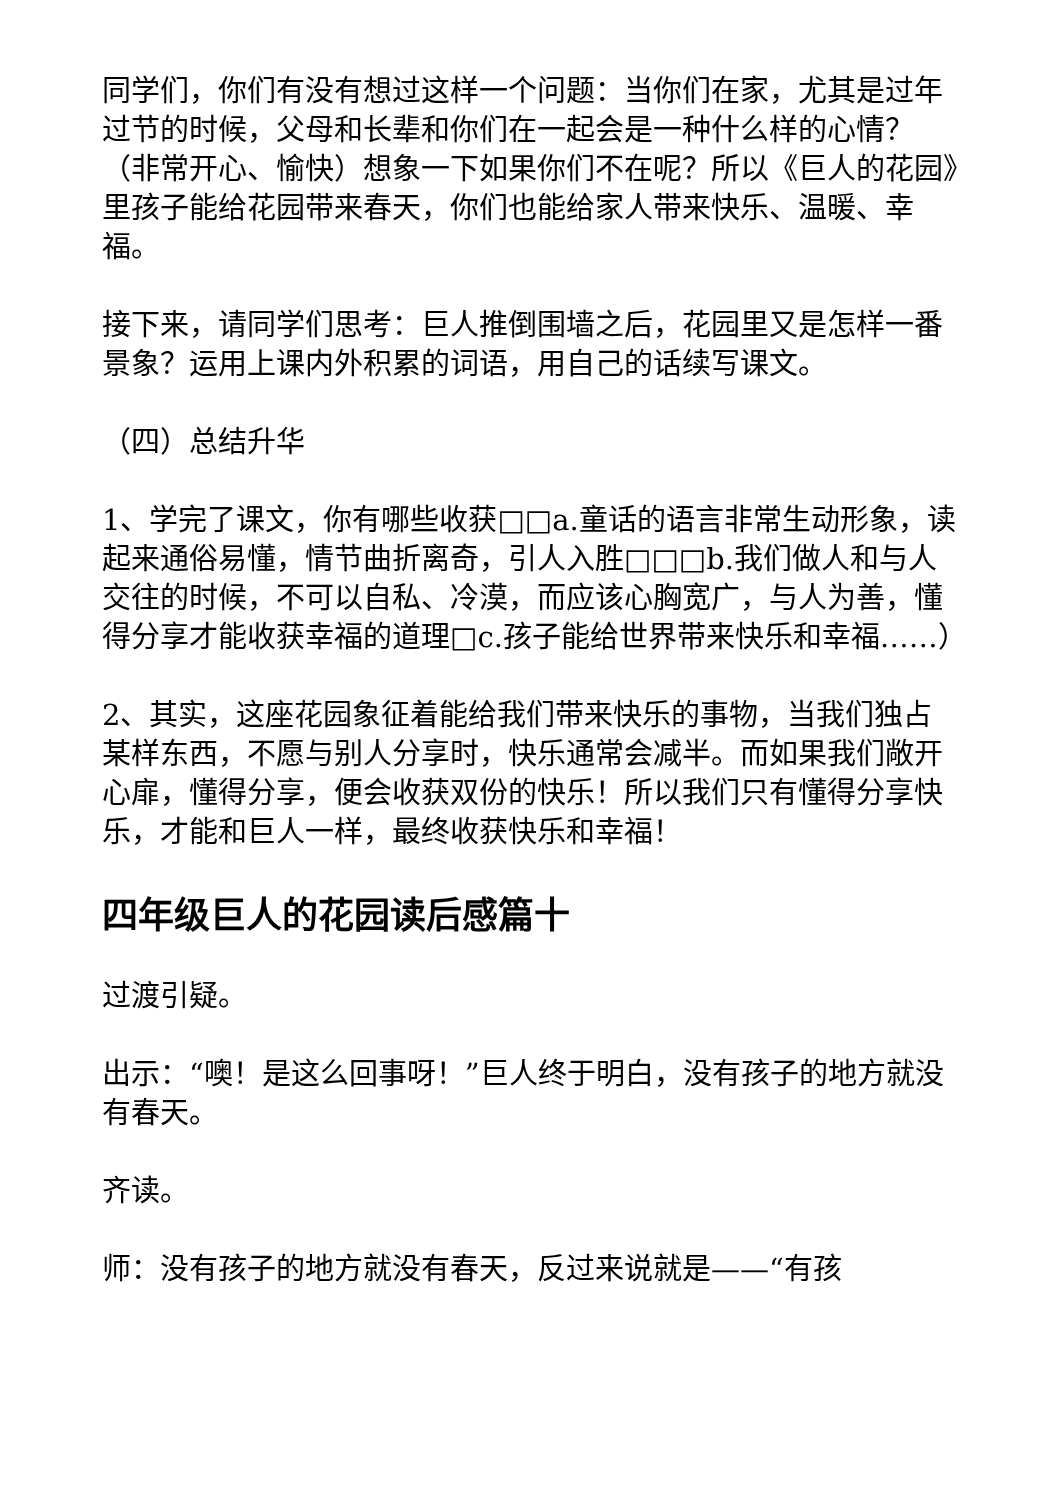同学们，你们有没有想过这样一个问题：当你们在家，尤其是过年过节的时候，父母和长辈和你们在一起会是一种什么样的心情？（非常开心、愉快）想象一下如果你们不在呢？所以《巨人的花园》里孩子能给花园带来春天，你们也能给家人带来快乐、温暖、幸福。
接下来，请同学们思考：巨人推倒围墙之后，花园里又是怎样一番景象？运用上课内外积累的词语，用自己的话续写课文。
（四）总结升华
1、学完了课文，你有哪些收获□□a.童话的语言非常生动形象，读起来通俗易懂，情节曲折离奇，引人入胜□□□b.我们做人和与人交往的时候，不可以自私、冷漠，而应该心胸宽广，与人为善，懂得分享才能收获幸福的道理□c.孩子能给世界带来快乐和幸福……）
2、其实，这座花园象征着能给我们带来快乐的事物，当我们独占某样东西，不愿与别人分享时，快乐通常会减半。而如果我们敞开心扉，懂得分享，便会收获双份的快乐！所以我们只有懂得分享快乐，才能和巨人一样，最终收获快乐和幸福！
四年级巨人的花园读后感篇十
过渡引疑。
出示：“噢！是这么回事呀！”巨人终于明白，没有孩子的地方就没有春天。
齐读。
师：没有孩子的地方就没有春天，反过来说就是——“有孩